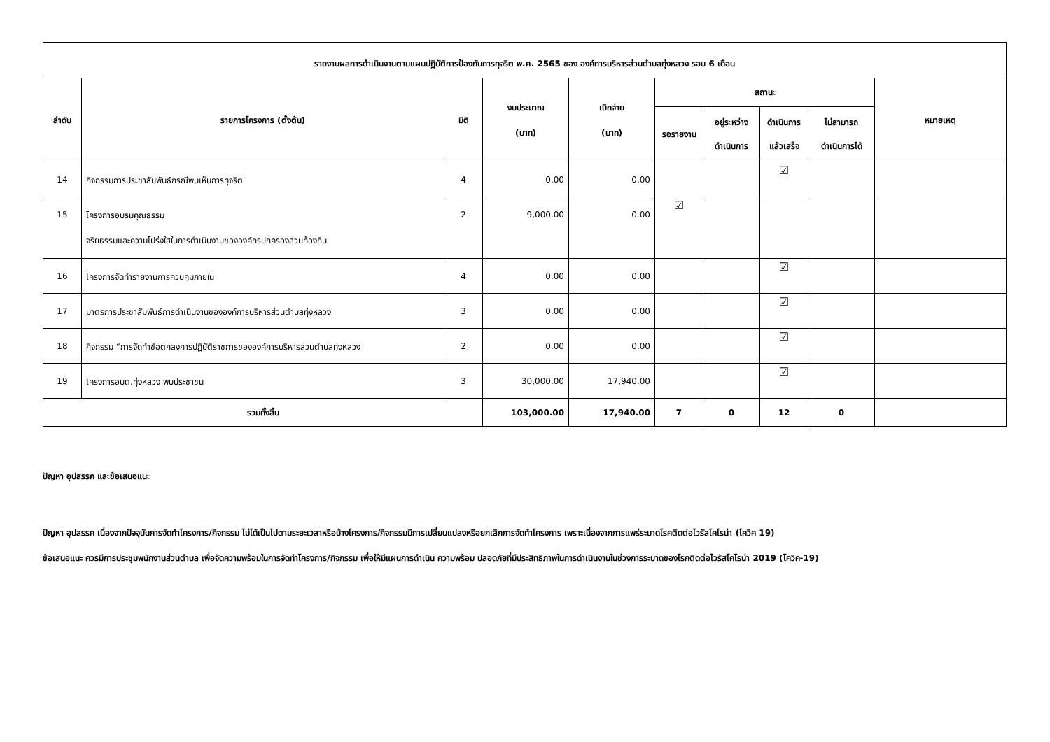| รายงานผลการดำเนินงานตามแผนปฏิบัติการป้องกันการทุจริต พ.ศ. 2565 ของ องค์การบริหารส่วนตำบลทุ่งหลวง รอบ 6 เดือน | | | | | | | | | |
| --- | --- | --- | --- | --- | --- | --- | --- | --- | --- |
| ลำดับ | รายการโครงการ (ตั้งต้น) | มิติ | งบประมาณ (บาท) | เบิกจ่าย (บาท) | สถานะ | | | | หมายเหตุ |
| | | | | | รอรายงาน | อยู่ระหว่าง ดำเนินการ | ดำเนินการ แล้วเสร็จ | ไม่สามารถ ดำเนินการได้ | |
| 14 | กิจกรรมการประชาสัมพันธ์กรณีพบเห็นการทุจริต | 4 | 0.00 | 0.00 | | | ☑ | | |
| 15 | โครงการอบรมคุณธรรม จริยธรรมและความโปร่งใสในการดำเนินงานขององค์กรปกครองส่วนท้องถิ่น | 2 | 9,000.00 | 0.00 | ☑ | | | | |
| 16 | โครงการจัดทำรายงานการควบคุมภายใน | 4 | 0.00 | 0.00 | | | ☑ | | |
| 17 | มาตรการประชาสัมพันธ์การดำเนินงานขององค์การบริหารส่วนตำบลทุ่งหลวง | 3 | 0.00 | 0.00 | | | ☑ | | |
| 18 | กิจกรรม “การจัดทำข้อตกลงการปฏิบัติราชการขององค์การบริหารส่วนตำบลทุ่งหลวง | 2 | 0.00 | 0.00 | | | ☑ | | |
| 19 | โครงการอบต.ทุ่งหลวง พบประชาชน | 3 | 30,000.00 | 17,940.00 | | | ☑ | | |
| รวมทั้งสิ้น | | | 103,000.00 | 17,940.00 | 7 | 0 | 12 | 0 | |
ปัญหา อุปสรรค และข้อเสนอแนะ
ปัญหา อุปสรรค เนื่องจากปัจจุบันการจัดทำโครงการ/กิจกรรม ไม่ได้เป็นไปตามระยะเวลาหรือบ้างโครงการ/กิจกรรมมีการเปลี่ยนแปลงหรือยกเลิกการจัดทำโครงการ เพราะเนื่องจากการแพร่ระบาดโรคติดต่อไวรัสโคโรน่า (โควิค 19)
ข้อเสนอแนะ ควรมีการประชุมพนักงานส่วนตำบล เพื่อจัดความพร้อมในการจัดทำโครงการ/กิจกรรม เพื่อให้มีแผนการดำเนิน ความพร้อม ปลอดภัยที่มีประสิทธิภาพในการดำเนินงานในช่วงการระบาดของโรคติดต่อไวรัสโคโรน่า 2019 (โควิค-19)